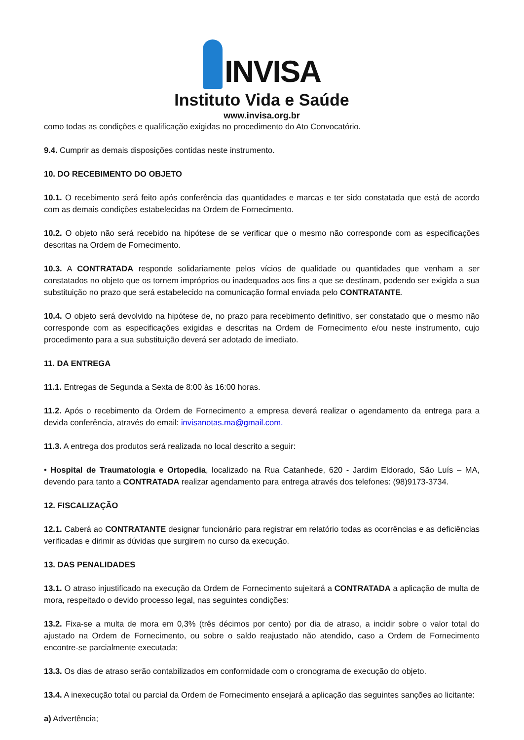INVISA
Instituto Vida e Saúde
www.invisa.org.br
como todas as condições e qualificação exigidas no procedimento do Ato Convocatório.
9.4. Cumprir as demais disposições contidas neste instrumento.
10. DO RECEBIMENTO DO OBJETO
10.1. O recebimento será feito após conferência das quantidades e marcas e ter sido constatada que está de acordo com as demais condições estabelecidas na Ordem de Fornecimento.
10.2. O objeto não será recebido na hipótese de se verificar que o mesmo não corresponde com as especificações descritas na Ordem de Fornecimento.
10.3. A CONTRATADA responde solidariamente pelos vícios de qualidade ou quantidades que venham a ser constatados no objeto que os tornem impróprios ou inadequados aos fins a que se destinam, podendo ser exigida a sua substituição no prazo que será estabelecido na comunicação formal enviada pelo CONTRATANTE.
10.4. O objeto será devolvido na hipótese de, no prazo para recebimento definitivo, ser constatado que o mesmo não corresponde com as especificações exigidas e descritas na Ordem de Fornecimento e/ou neste instrumento, cujo procedimento para a sua substituição deverá ser adotado de imediato.
11. DA ENTREGA
11.1. Entregas de Segunda a Sexta de 8:00 às 16:00 horas.
11.2. Após o recebimento da Ordem de Fornecimento a empresa deverá realizar o agendamento da entrega para a devida conferência, através do email: invisanotas.ma@gmail.com.
11.3. A entrega dos produtos será realizada no local descrito a seguir:
• Hospital de Traumatologia e Ortopedia, localizado na Rua Catanhede, 620 - Jardim Eldorado, São Luís – MA, devendo para tanto a CONTRATADA realizar agendamento para entrega através dos telefones: (98)9173-3734.
12. FISCALIZAÇÃO
12.1. Caberá ao CONTRATANTE designar funcionário para registrar em relatório todas as ocorrências e as deficiências verificadas e dirimir as dúvidas que surgirem no curso da execução.
13. DAS PENALIDADES
13.1. O atraso injustificado na execução da Ordem de Fornecimento sujeitará a CONTRATADA a aplicação de multa de mora, respeitado o devido processo legal, nas seguintes condições:
13.2. Fixa-se a multa de mora em 0,3% (três décimos por cento) por dia de atraso, a incidir sobre o valor total do ajustado na Ordem de Fornecimento, ou sobre o saldo reajustado não atendido, caso a Ordem de Fornecimento encontre-se parcialmente executada;
13.3. Os dias de atraso serão contabilizados em conformidade com o cronograma de execução do objeto.
13.4. A inexecução total ou parcial da Ordem de Fornecimento ensejará a aplicação das seguintes sanções ao licitante:
a) Advertência;